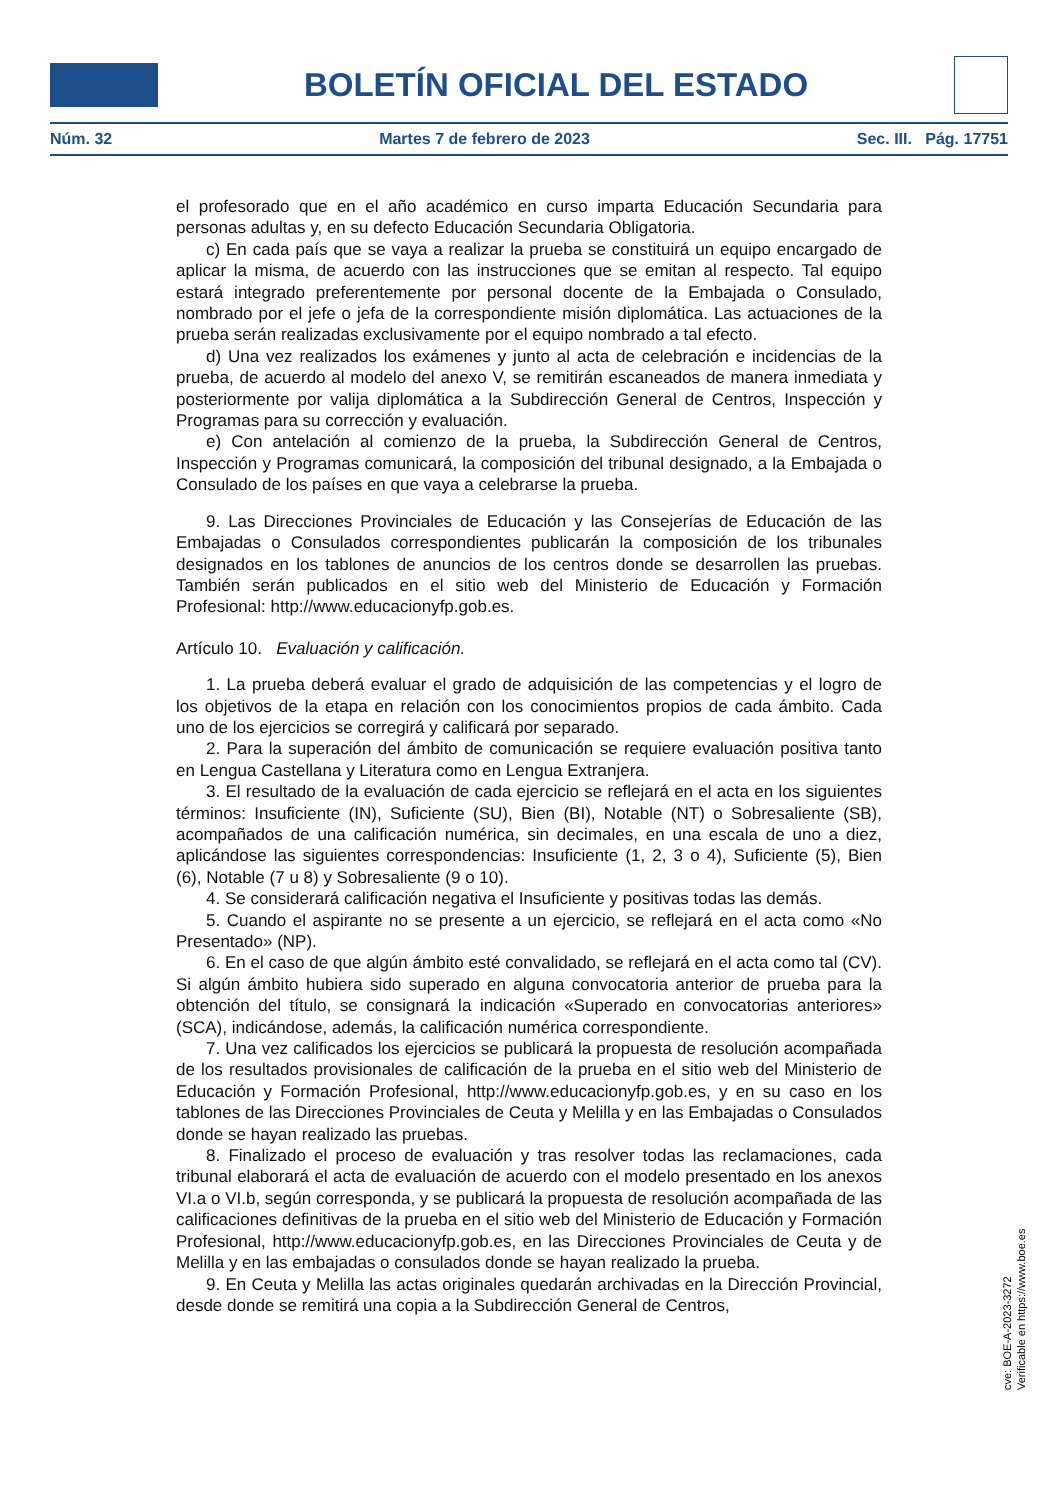BOLETÍN OFICIAL DEL ESTADO
Núm. 32 Martes 7 de febrero de 2023 Sec. III. Pág. 17751
el profesorado que en el año académico en curso imparta Educación Secundaria para personas adultas y, en su defecto Educación Secundaria Obligatoria.
c) En cada país que se vaya a realizar la prueba se constituirá un equipo encargado de aplicar la misma, de acuerdo con las instrucciones que se emitan al respecto. Tal equipo estará integrado preferentemente por personal docente de la Embajada o Consulado, nombrado por el jefe o jefa de la correspondiente misión diplomática. Las actuaciones de la prueba serán realizadas exclusivamente por el equipo nombrado a tal efecto.
d) Una vez realizados los exámenes y junto al acta de celebración e incidencias de la prueba, de acuerdo al modelo del anexo V, se remitirán escaneados de manera inmediata y posteriormente por valija diplomática a la Subdirección General de Centros, Inspección y Programas para su corrección y evaluación.
e) Con antelación al comienzo de la prueba, la Subdirección General de Centros, Inspección y Programas comunicará, la composición del tribunal designado, a la Embajada o Consulado de los países en que vaya a celebrarse la prueba.
9. Las Direcciones Provinciales de Educación y las Consejerías de Educación de las Embajadas o Consulados correspondientes publicarán la composición de los tribunales designados en los tablones de anuncios de los centros donde se desarrollen las pruebas. También serán publicados en el sitio web del Ministerio de Educación y Formación Profesional: http://www.educacionyfp.gob.es.
Artículo 10. Evaluación y calificación.
1. La prueba deberá evaluar el grado de adquisición de las competencias y el logro de los objetivos de la etapa en relación con los conocimientos propios de cada ámbito. Cada uno de los ejercicios se corregirá y calificará por separado.
2. Para la superación del ámbito de comunicación se requiere evaluación positiva tanto en Lengua Castellana y Literatura como en Lengua Extranjera.
3. El resultado de la evaluación de cada ejercicio se reflejará en el acta en los siguientes términos: Insuficiente (IN), Suficiente (SU), Bien (BI), Notable (NT) o Sobresaliente (SB), acompañados de una calificación numérica, sin decimales, en una escala de uno a diez, aplicándose las siguientes correspondencias: Insuficiente (1, 2, 3 o 4), Suficiente (5), Bien (6), Notable (7 u 8) y Sobresaliente (9 o 10).
4. Se considerará calificación negativa el Insuficiente y positivas todas las demás.
5. Cuando el aspirante no se presente a un ejercicio, se reflejará en el acta como «No Presentado» (NP).
6. En el caso de que algún ámbito esté convalidado, se reflejará en el acta como tal (CV). Si algún ámbito hubiera sido superado en alguna convocatoria anterior de prueba para la obtención del título, se consignará la indicación «Superado en convocatorias anteriores» (SCA), indicándose, además, la calificación numérica correspondiente.
7. Una vez calificados los ejercicios se publicará la propuesta de resolución acompañada de los resultados provisionales de calificación de la prueba en el sitio web del Ministerio de Educación y Formación Profesional, http://www.educacionyfp.gob.es, y en su caso en los tablones de las Direcciones Provinciales de Ceuta y Melilla y en las Embajadas o Consulados donde se hayan realizado las pruebas.
8. Finalizado el proceso de evaluación y tras resolver todas las reclamaciones, cada tribunal elaborará el acta de evaluación de acuerdo con el modelo presentado en los anexos VI.a o VI.b, según corresponda, y se publicará la propuesta de resolución acompañada de las calificaciones definitivas de la prueba en el sitio web del Ministerio de Educación y Formación Profesional, http://www.educacionyfp.gob.es, en las Direcciones Provinciales de Ceuta y de Melilla y en las embajadas o consulados donde se hayan realizado la prueba.
9. En Ceuta y Melilla las actas originales quedarán archivadas en la Dirección Provincial, desde donde se remitirá una copia a la Subdirección General de Centros,
cve: BOE-A-2023-3272
Verificable en https://www.boe.es